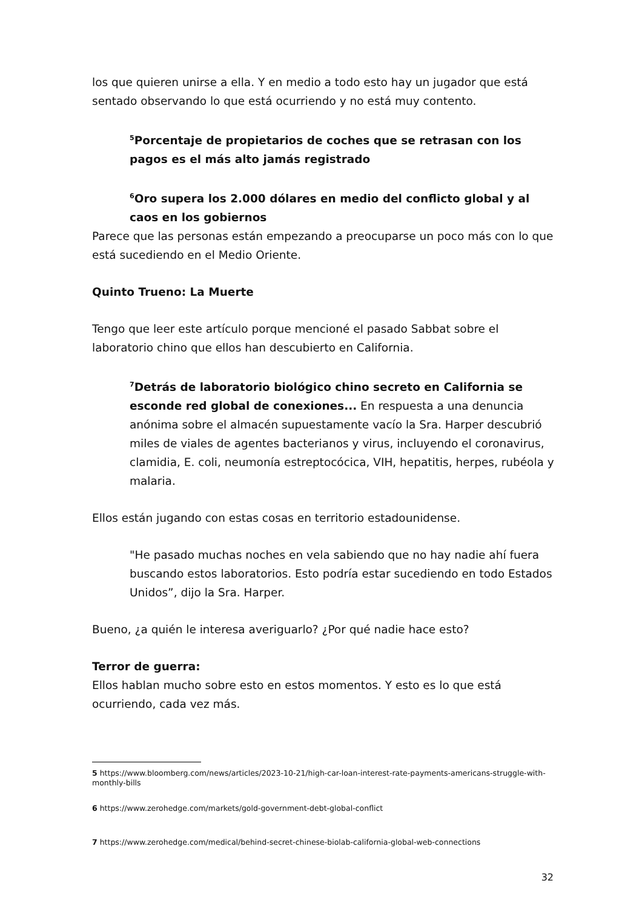los que quieren unirse a ella. Y en medio a todo esto hay un jugador que está sentado observando lo que está ocurriendo y no está muy contento.
<sup>5</sup> Porcentaje de propietarios de coches que se retrasan con los pagos es el más alto jamás registrado
<sup>6</sup> Oro supera los 2.000 dólares en medio del conflicto global y al caos en los gobiernos
Parece que las personas están empezando a preocuparse un poco más con lo que está sucediendo en el Medio Oriente.
Quinto Trueno: La Muerte
Tengo que leer este artículo porque mencioné el pasado Sabbat sobre el laboratorio chino que ellos han descubierto en California.
<sup>7</sup> Detrás de laboratorio biológico chino secreto en California se esconde red global de conexiones... En respuesta a una denuncia anónima sobre el almacén supuestamente vacío la Sra. Harper descubrió miles de viales de agentes bacterianos y virus, incluyendo el coronavirus, clamidia, E. coli, neumonía estreptocócica, VIH, hepatitis, herpes, rubéola y malaria.
Ellos están jugando con estas cosas en territorio estadounidense.
"He pasado muchas noches en vela sabiendo que no hay nadie ahí fuera buscando estos laboratorios. Esto podría estar sucediendo en todo Estados Unidos”, dijo la Sra. Harper.
Bueno, ¿a quién le interesa averiguarlo? ¿Por qué nadie hace esto?
Terror de guerra:
Ellos hablan mucho sobre esto en estos momentos. Y esto es lo que está ocurriendo, cada vez más.
5 https://www.bloomberg.com/news/articles/2023-10-21/high-car-loan-interest-rate-payments-americans-struggle-with-monthly-bills
6 https://www.zerohedge.com/markets/gold-government-debt-global-conflict
7 https://www.zerohedge.com/medical/behind-secret-chinese-biolab-california-global-web-connections
32